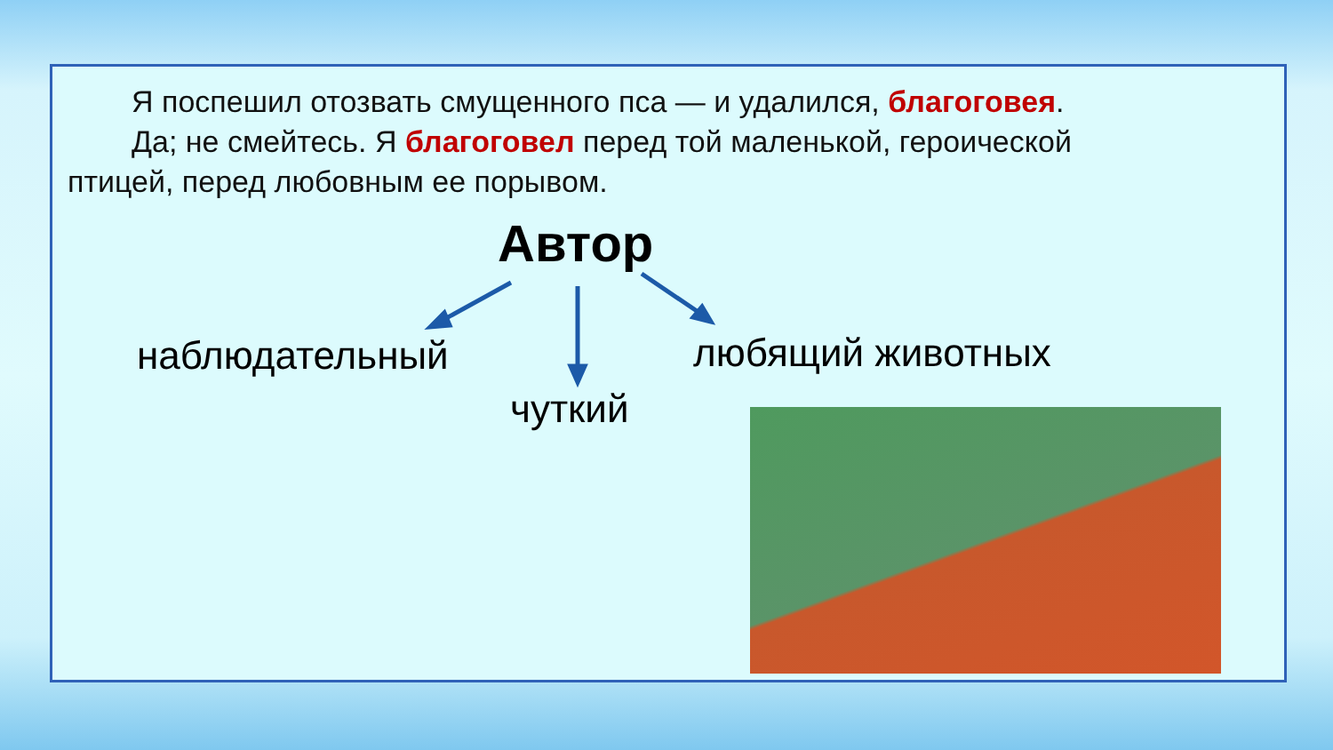Я поспешил отозвать смущенного пса — и удалился, благоговея.
Да; не смейтесь. Я благоговел перед той маленькой, героической птицей, перед любовным ее порывом.
Автор
наблюдательный
чуткий
любящий животных